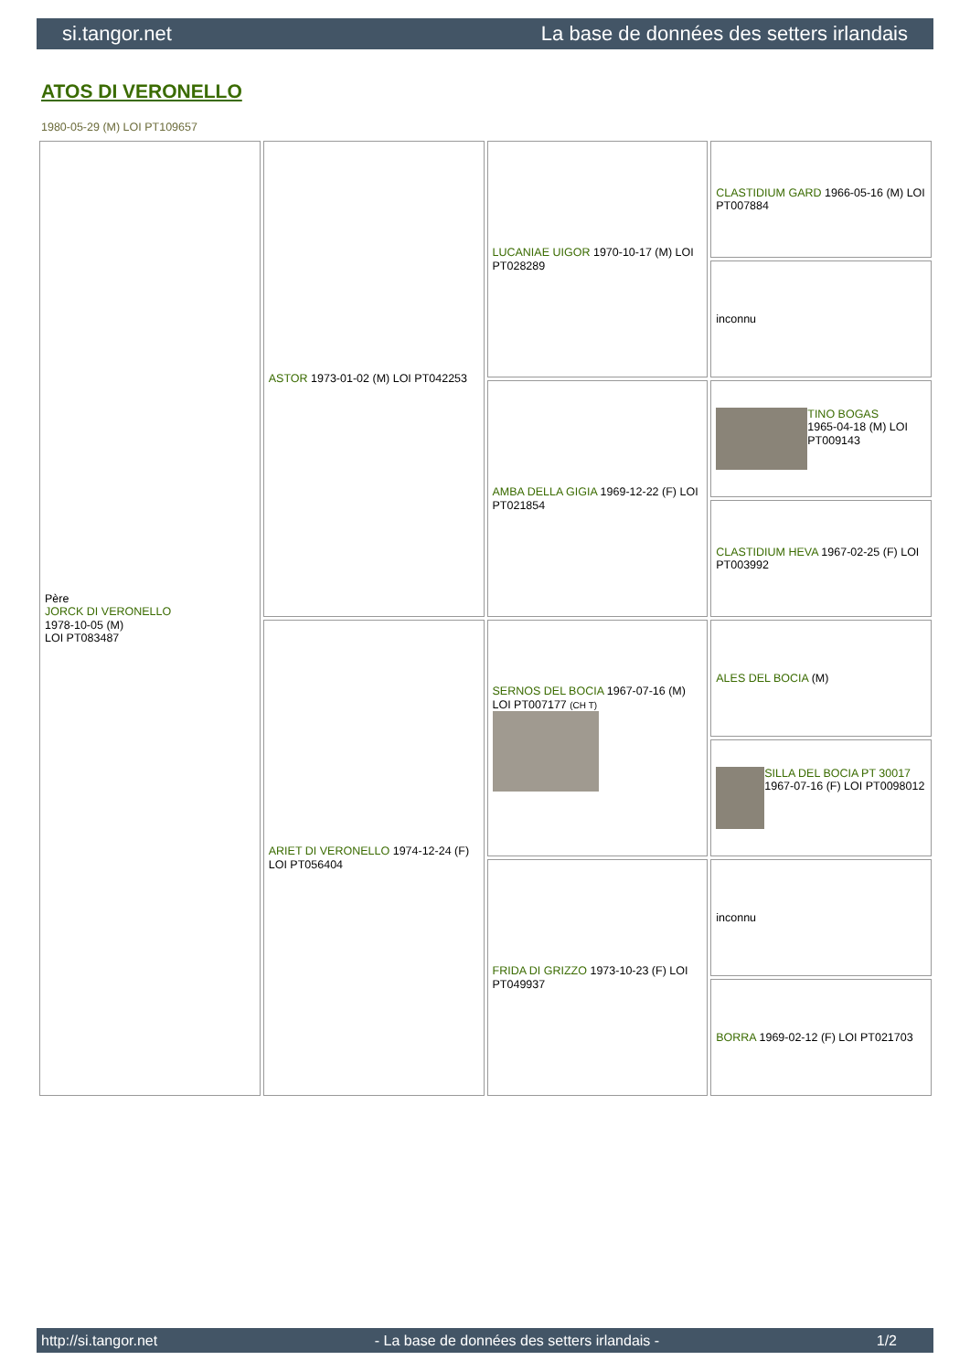si.tangor.net La base de données des setters irlandais
ATOS DI VERONELLO
1980-05-29 (M) LOI PT109657
| Père JORCK DI VERONELLO 1978-10-05 (M) LOI PT083487 | ASTOR 1973-01-02 (M) LOI PT042253 | LUCANIAE UIGOR 1970-10-17 (M) LOI PT028289 | CLASTIDIUM GARD 1966-05-16 (M) LOI PT007884 |
| | | | inconnu |
| | | AMBA DELLA GIGIA 1969-12-22 (F) LOI PT021854 | TINO BOGAS 1965-04-18 (M) LOI PT009143 |
| | | | CLASTIDIUM HEVA 1967-02-25 (F) LOI PT003992 |
| | ARIET DI VERONELLO 1974-12-24 (F) LOI PT056404 | SERNOS DEL BOCIA 1967-07-16 (M) LOI PT007177 (CH T) | ALES DEL BOCIA (M) |
| | | | SILLA DEL BOCIA PT 30017 1967-07-16 (F) LOI PT0098012 |
| | | FRIDA DI GRIZZO 1973-10-23 (F) LOI PT049937 | inconnu |
| | | | BORRA 1969-02-12 (F) LOI PT021703 |
http://si.tangor.net - La base de données des setters irlandais - 1/2